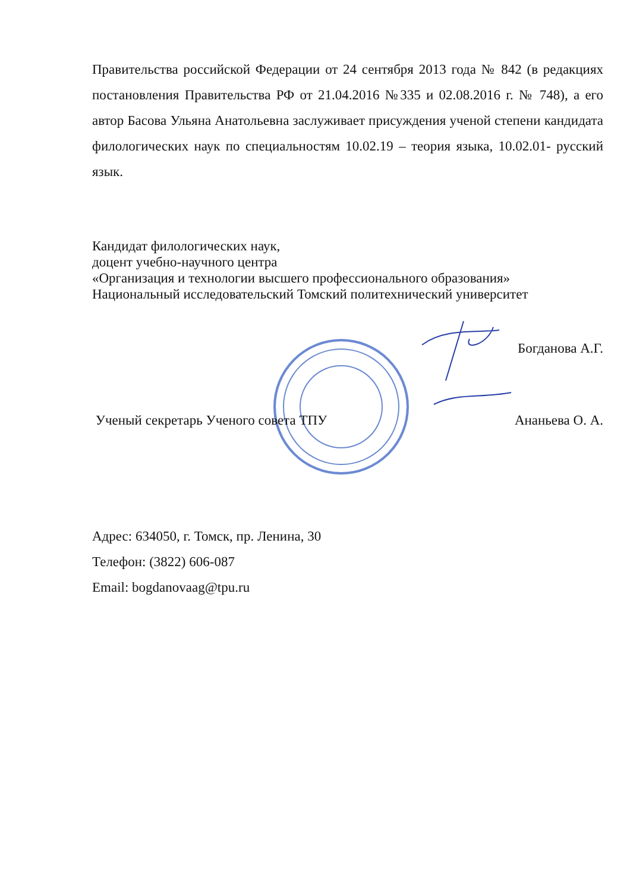Правительства российской Федерации от 24 сентября 2013 года № 842 (в редакциях постановления Правительства РФ от 21.04.2016 №335 и 02.08.2016 г. № 748), а его автор Басова Ульяна Анатольевна заслуживает присуждения ученой степени кандидата филологических наук по специальностям 10.02.19 – теория языка, 10.02.01- русский язык.
Кандидат филологических наук,
доцент учебно-научного центра
«Организация и технологии высшего профессионального образования»
Национальный исследовательский Томский политехнический университет
Богданова А.Г.
Ученый секретарь Ученого совета ТПУ Ананьева О. А.
Адрес: 634050, г. Томск, пр. Ленина, 30
Телефон: (3822) 606-087
Email: bogdanovaag@tpu.ru